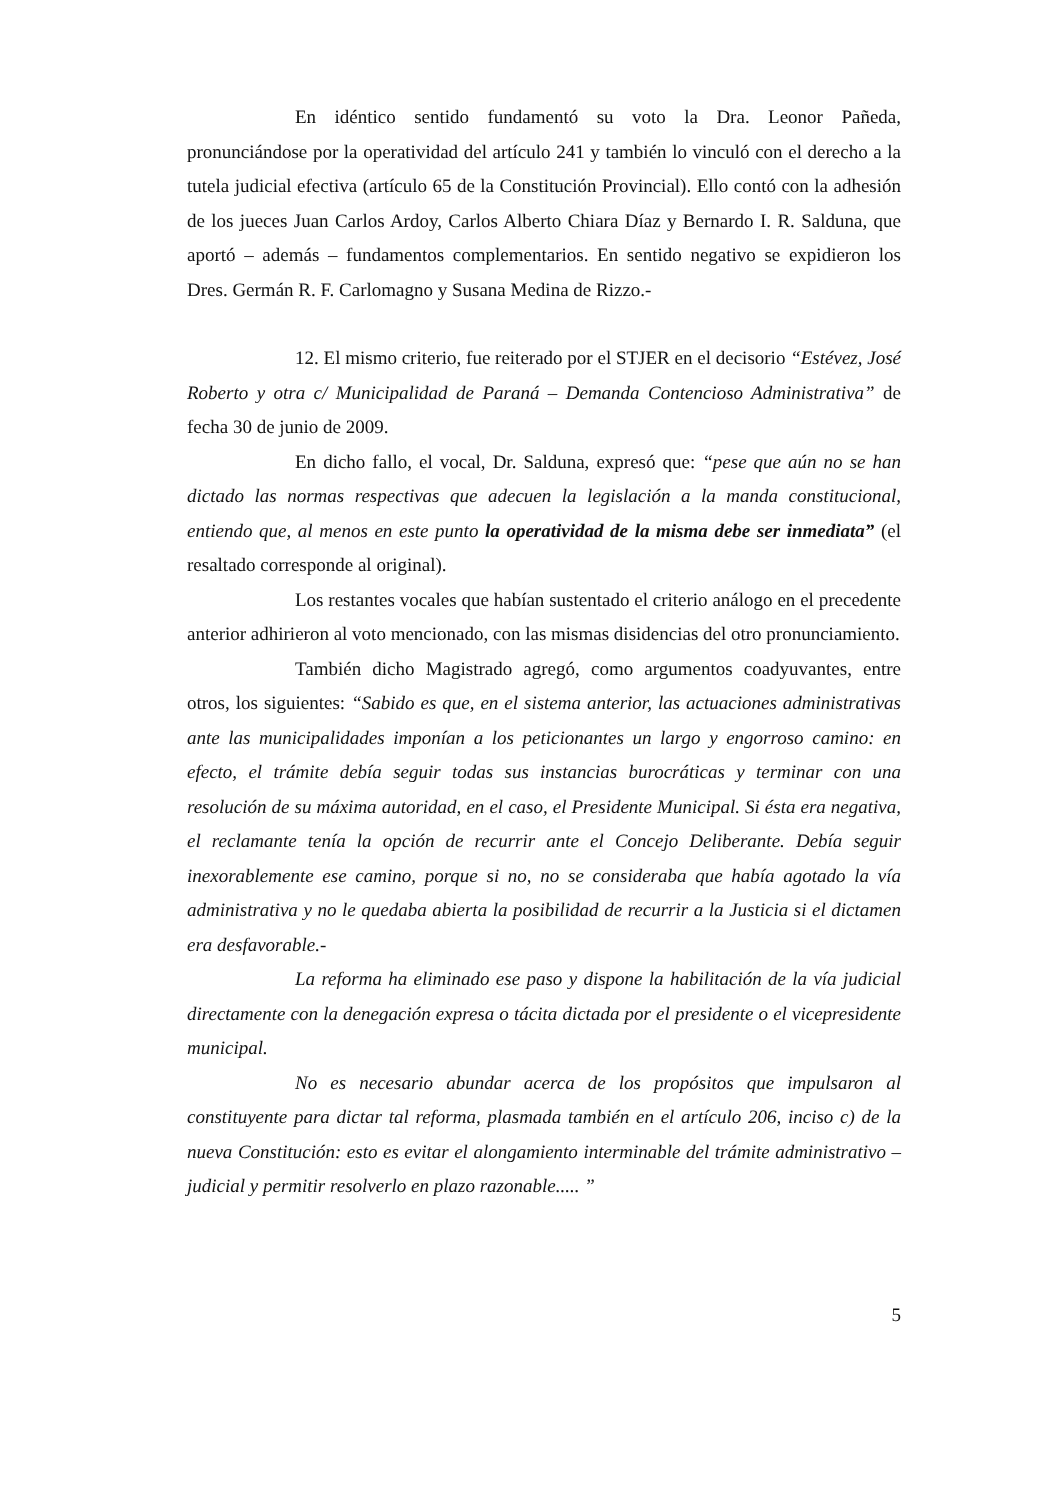En idéntico sentido fundamentó su voto la Dra. Leonor Pañeda, pronunciándose por la operatividad del artículo 241 y también lo vinculó con el derecho a la tutela judicial efectiva (artículo 65 de la Constitución Provincial). Ello contó con la adhesión de los jueces Juan Carlos Ardoy, Carlos Alberto Chiara Díaz y Bernardo I. R. Salduna, que aportó – además – fundamentos complementarios. En sentido negativo se expidieron los Dres. Germán R. F. Carlomagno y Susana Medina de Rizzo.-
12. El mismo criterio, fue reiterado por el STJER en el decisorio “Estévez, José Roberto y otra c/ Municipalidad de Paraná – Demanda Contencioso Administrativa” de fecha 30 de junio de 2009.
En dicho fallo, el vocal, Dr. Salduna, expresó que: “pese que aún no se han dictado las normas respectivas que adecuen la legislación a la manda constitucional, entiendo que, al menos en este punto la operatividad de la misma debe ser inmediata” (el resaltado corresponde al original).
Los restantes vocales que habían sustentado el criterio análogo en el precedente anterior adhirieron al voto mencionado, con las mismas disidencias del otro pronunciamiento.
También dicho Magistrado agregó, como argumentos coadyuvantes, entre otros, los siguientes: “Sabido es que, en el sistema anterior, las actuaciones administrativas ante las municipalidades imponían a los peticionantes un largo y engorroso camino: en efecto, el trámite debía seguir todas sus instancias burocráticas y terminar con una resolución de su máxima autoridad, en el caso, el Presidente Municipal. Si ésta era negativa, el reclamante tenía la opción de recurrir ante el Concejo Deliberante. Debía seguir inexorablemente ese camino, porque si no, no se consideraba que había agotado la vía administrativa y no le quedaba abierta la posibilidad de recurrir a la Justicia si el dictamen era desfavorable.-
La reforma ha eliminado ese paso y dispone la habilitación de la vía judicial directamente con la denegación expresa o tácita dictada por el presidente o el vicepresidente municipal.
No es necesario abundar acerca de los propósitos que impulsaron al constituyente para dictar tal reforma, plasmada también en el artículo 206, inciso c) de la nueva Constitución: esto es evitar el alongamiento interminable del trámite administrativo – judicial y permitir resolverlo en plazo razonable..... ”
5